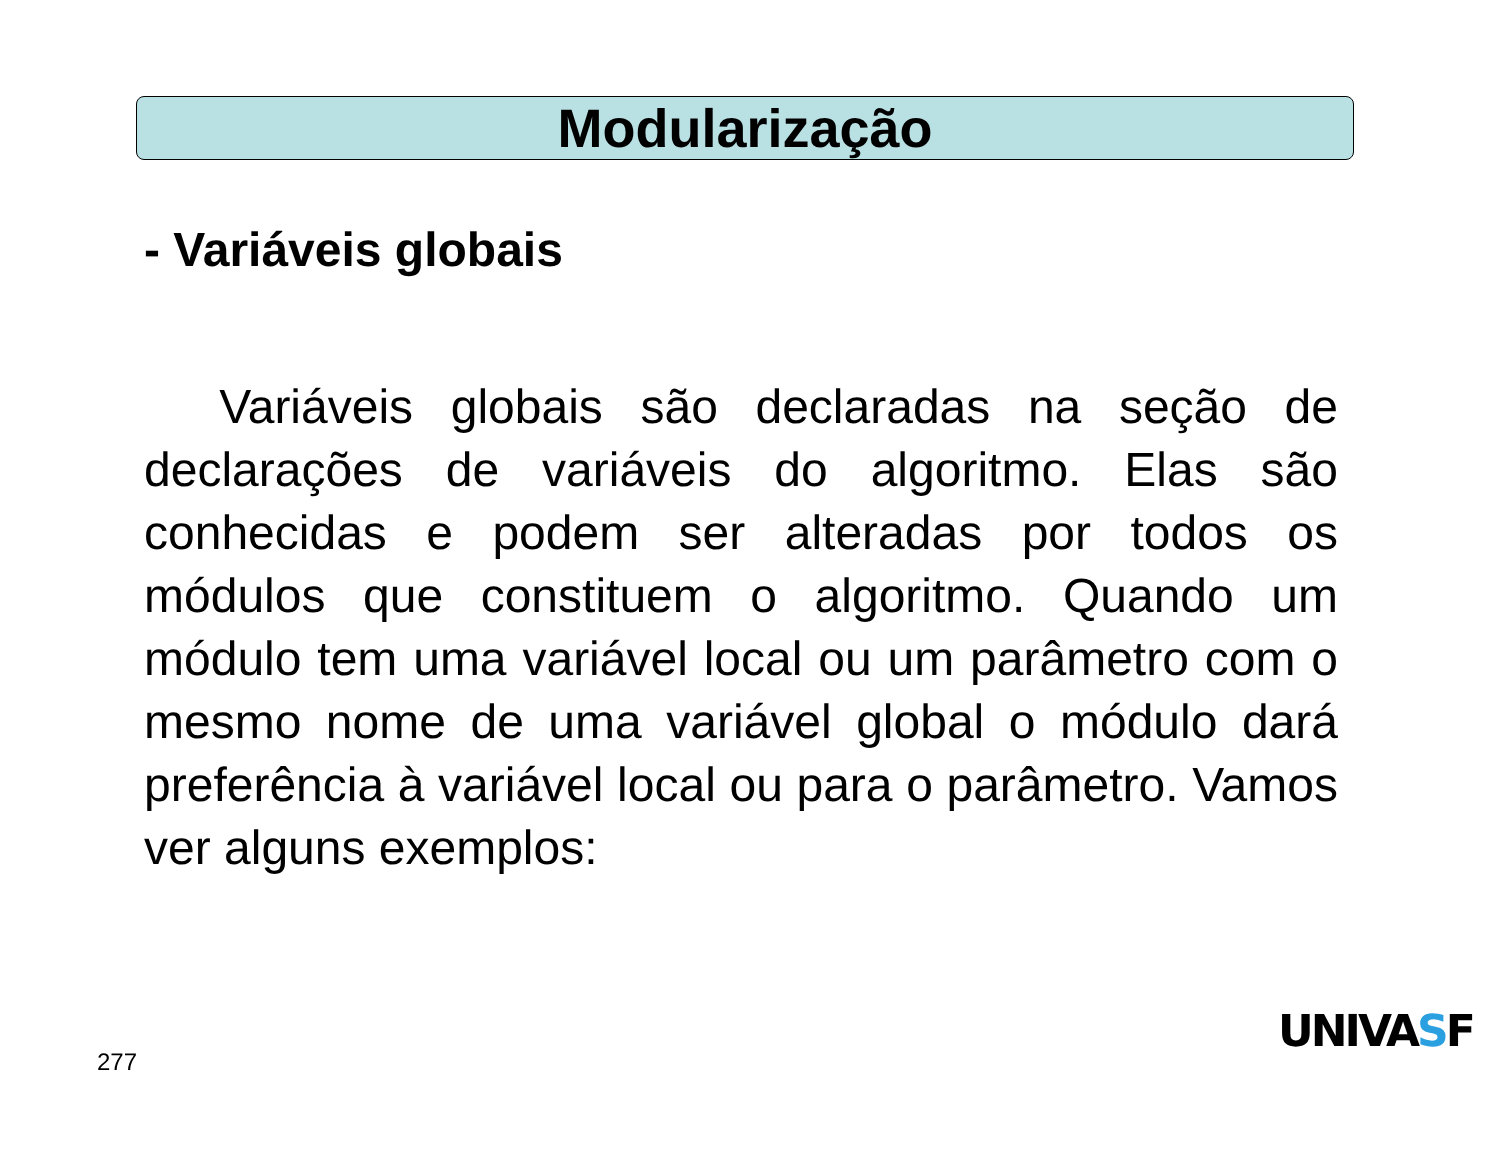Modularização
- Variáveis globais
Variáveis globais são declaradas na seção de declarações de variáveis do algoritmo. Elas são conhecidas e podem ser alteradas por todos os módulos que constituem o algoritmo. Quando um módulo tem uma variável local ou um parâmetro com o mesmo nome de uma variável global o módulo dará preferência à variável local ou para o parâmetro. Vamos ver alguns exemplos:
277
UNIVASF